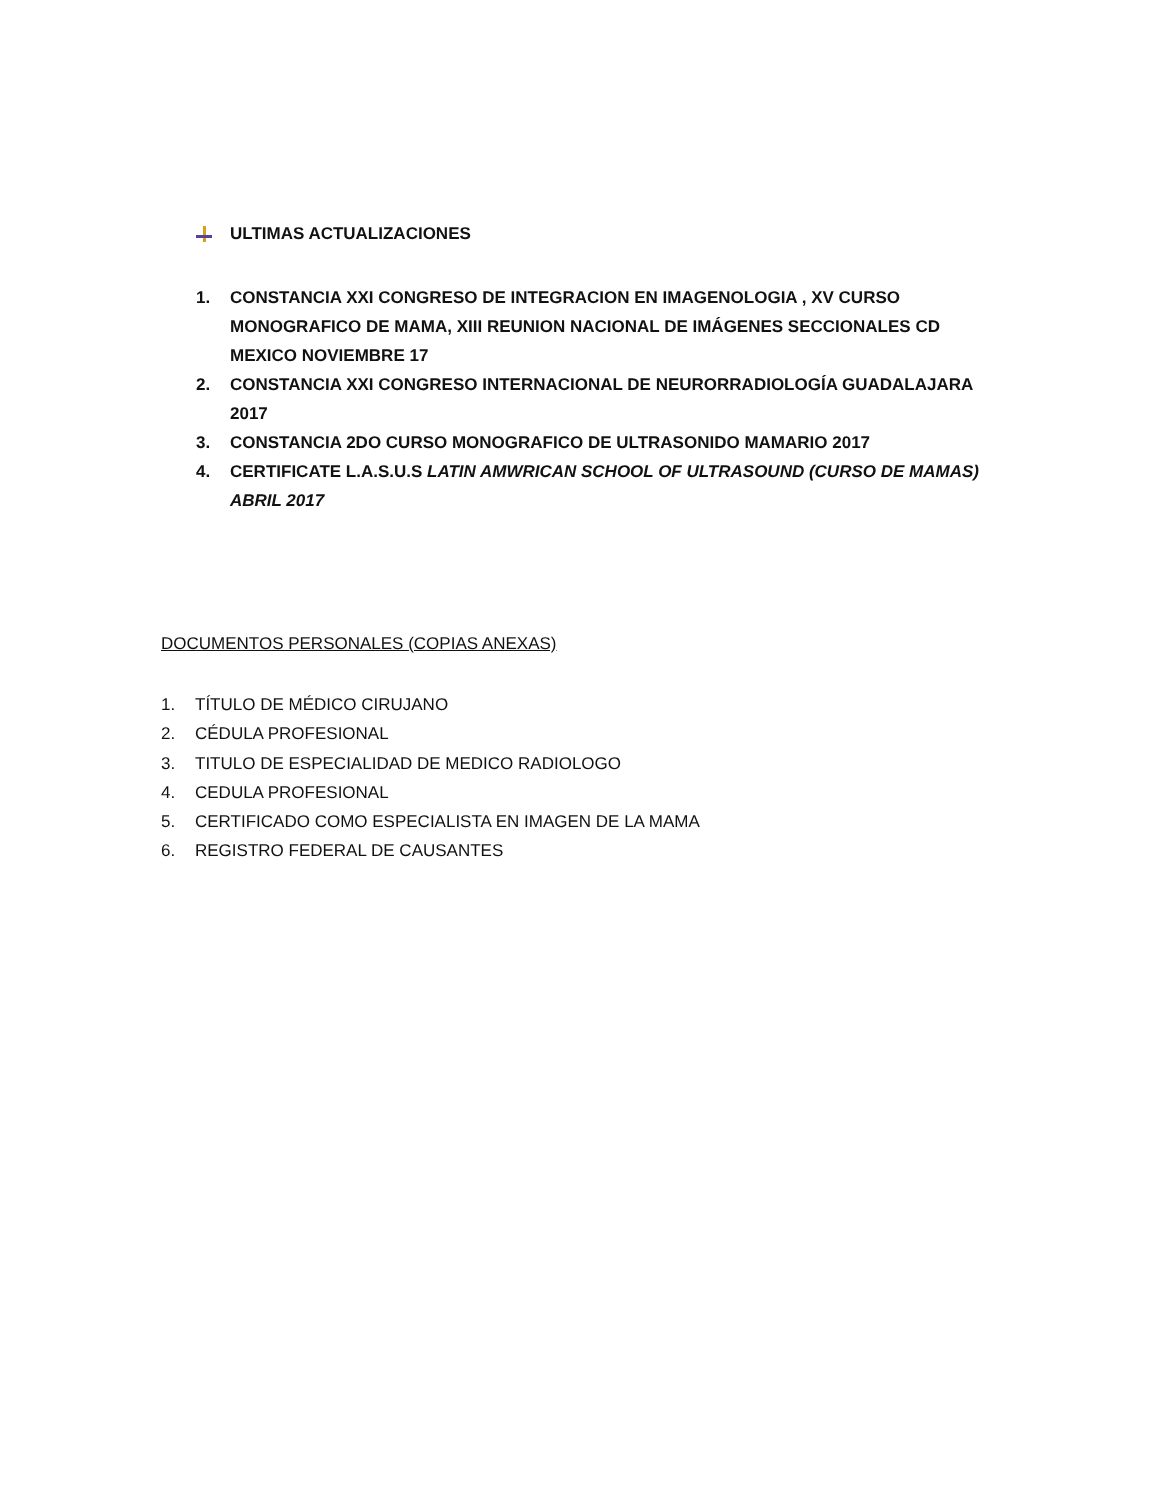ULTIMAS ACTUALIZACIONES
1. CONSTANCIA XXI CONGRESO DE INTEGRACION EN IMAGENOLOGIA , XV CURSO MONOGRAFICO DE MAMA, XIII REUNION NACIONAL DE IMÁGENES SECCIONALES CD MEXICO NOVIEMBRE 17
2. CONSTANCIA XXI CONGRESO INTERNACIONAL DE NEURORRADIOLOGÍA GUADALAJARA 2017
3. CONSTANCIA 2DO CURSO MONOGRAFICO DE ULTRASONIDO MAMARIO 2017
4. CERTIFICATE L.A.S.U.S LATIN AMWRICAN SCHOOL OF ULTRASOUND (CURSO DE MAMAS) ABRIL 2017
DOCUMENTOS PERSONALES (COPIAS ANEXAS)
1. TÍTULO DE MÉDICO CIRUJANO
2. CÉDULA PROFESIONAL
3. TITULO DE ESPECIALIDAD DE MEDICO RADIOLOGO
4. CEDULA PROFESIONAL
5. CERTIFICADO COMO ESPECIALISTA EN IMAGEN DE LA MAMA
6. REGISTRO FEDERAL DE CAUSANTES